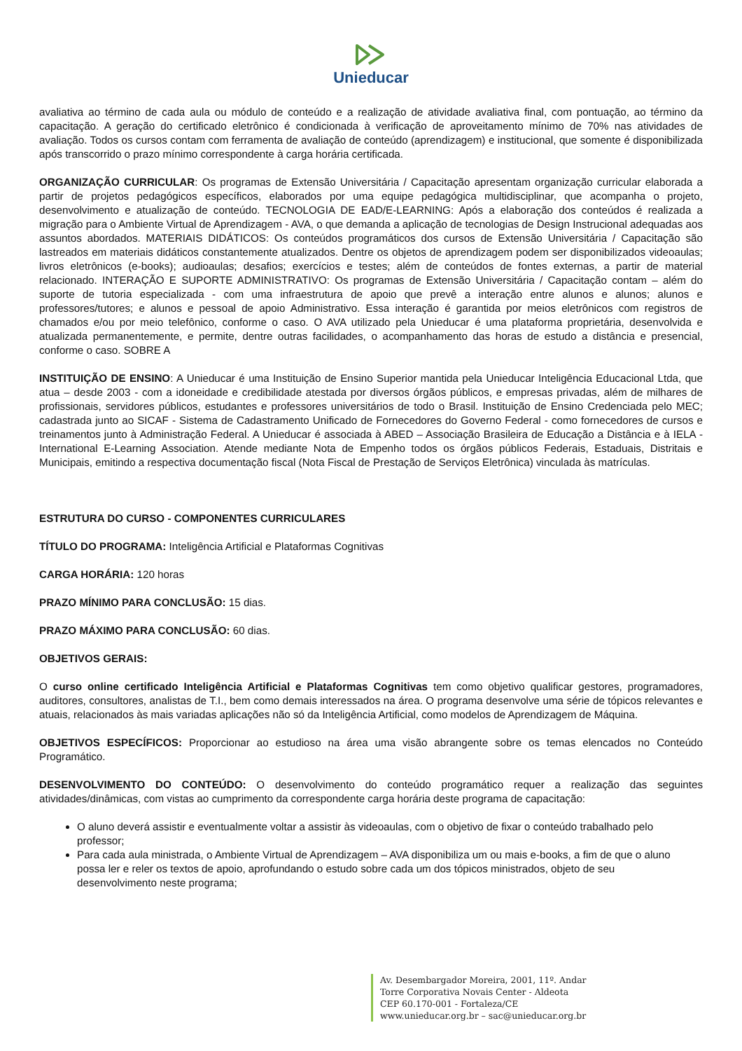Unieducar
avaliativa ao término de cada aula ou módulo de conteúdo e a realização de atividade avaliativa final, com pontuação, ao término da capacitação. A geração do certificado eletrônico é condicionada à verificação de aproveitamento mínimo de 70% nas atividades de avaliação. Todos os cursos contam com ferramenta de avaliação de conteúdo (aprendizagem) e institucional, que somente é disponibilizada após transcorrido o prazo mínimo correspondente à carga horária certificada.
ORGANIZAÇÃO CURRICULAR: Os programas de Extensão Universitária / Capacitação apresentam organização curricular elaborada a partir de projetos pedagógicos específicos, elaborados por uma equipe pedagógica multidisciplinar, que acompanha o projeto, desenvolvimento e atualização de conteúdo. TECNOLOGIA DE EAD/E-LEARNING: Após a elaboração dos conteúdos é realizada a migração para o Ambiente Virtual de Aprendizagem - AVA, o que demanda a aplicação de tecnologias de Design Instrucional adequadas aos assuntos abordados. MATERIAIS DIDÁTICOS: Os conteúdos programáticos dos cursos de Extensão Universitária / Capacitação são lastreados em materiais didáticos constantemente atualizados. Dentre os objetos de aprendizagem podem ser disponibilizados videoaulas; livros eletrônicos (e-books); audioaulas; desafios; exercícios e testes; além de conteúdos de fontes externas, a partir de material relacionado. INTERAÇÃO E SUPORTE ADMINISTRATIVO: Os programas de Extensão Universitária / Capacitação contam – além do suporte de tutoria especializada - com uma infraestrutura de apoio que prevê a interação entre alunos e alunos; alunos e professores/tutores; e alunos e pessoal de apoio Administrativo. Essa interação é garantida por meios eletrônicos com registros de chamados e/ou por meio telefônico, conforme o caso. O AVA utilizado pela Unieducar é uma plataforma proprietária, desenvolvida e atualizada permanentemente, e permite, dentre outras facilidades, o acompanhamento das horas de estudo a distância e presencial, conforme o caso. SOBRE A
INSTITUIÇÃO DE ENSINO: A Unieducar é uma Instituição de Ensino Superior mantida pela Unieducar Inteligência Educacional Ltda, que atua – desde 2003 - com a idoneidade e credibilidade atestada por diversos órgãos públicos, e empresas privadas, além de milhares de profissionais, servidores públicos, estudantes e professores universitários de todo o Brasil. Instituição de Ensino Credenciada pelo MEC; cadastrada junto ao SICAF - Sistema de Cadastramento Unificado de Fornecedores do Governo Federal - como fornecedores de cursos e treinamentos junto à Administração Federal. A Unieducar é associada à ABED – Associação Brasileira de Educação a Distância e à IELA - International E-Learning Association. Atende mediante Nota de Empenho todos os órgãos públicos Federais, Estaduais, Distritais e Municipais, emitindo a respectiva documentação fiscal (Nota Fiscal de Prestação de Serviços Eletrônica) vinculada às matrículas.
ESTRUTURA DO CURSO - COMPONENTES CURRICULARES
TÍTULO DO PROGRAMA: Inteligência Artificial e Plataformas Cognitivas
CARGA HORÁRIA: 120 horas
PRAZO MÍNIMO PARA CONCLUSÃO: 15 dias.
PRAZO MÁXIMO PARA CONCLUSÃO: 60 dias.
OBJETIVOS GERAIS:
O curso online certificado Inteligência Artificial e Plataformas Cognitivas tem como objetivo qualificar gestores, programadores, auditores, consultores, analistas de T.I., bem como demais interessados na área. O programa desenvolve uma série de tópicos relevantes e atuais, relacionados às mais variadas aplicações não só da Inteligência Artificial, como modelos de Aprendizagem de Máquina.
OBJETIVOS ESPECÍFICOS: Proporcionar ao estudioso na área uma visão abrangente sobre os temas elencados no Conteúdo Programático.
DESENVOLVIMENTO DO CONTEÚDO: O desenvolvimento do conteúdo programático requer a realização das seguintes atividades/dinâmicas, com vistas ao cumprimento da correspondente carga horária deste programa de capacitação:
O aluno deverá assistir e eventualmente voltar a assistir às videoaulas, com o objetivo de fixar o conteúdo trabalhado pelo professor;
Para cada aula ministrada, o Ambiente Virtual de Aprendizagem – AVA disponibiliza um ou mais e-books, a fim de que o aluno possa ler e reler os textos de apoio, aprofundando o estudo sobre cada um dos tópicos ministrados, objeto de seu desenvolvimento neste programa;
Av. Desembargador Moreira, 2001, 11º. Andar
Torre Corporativa Novais Center - Aldeota
CEP 60.170-001 - Fortaleza/CE
www.unieducar.org.br – sac@unieducar.org.br